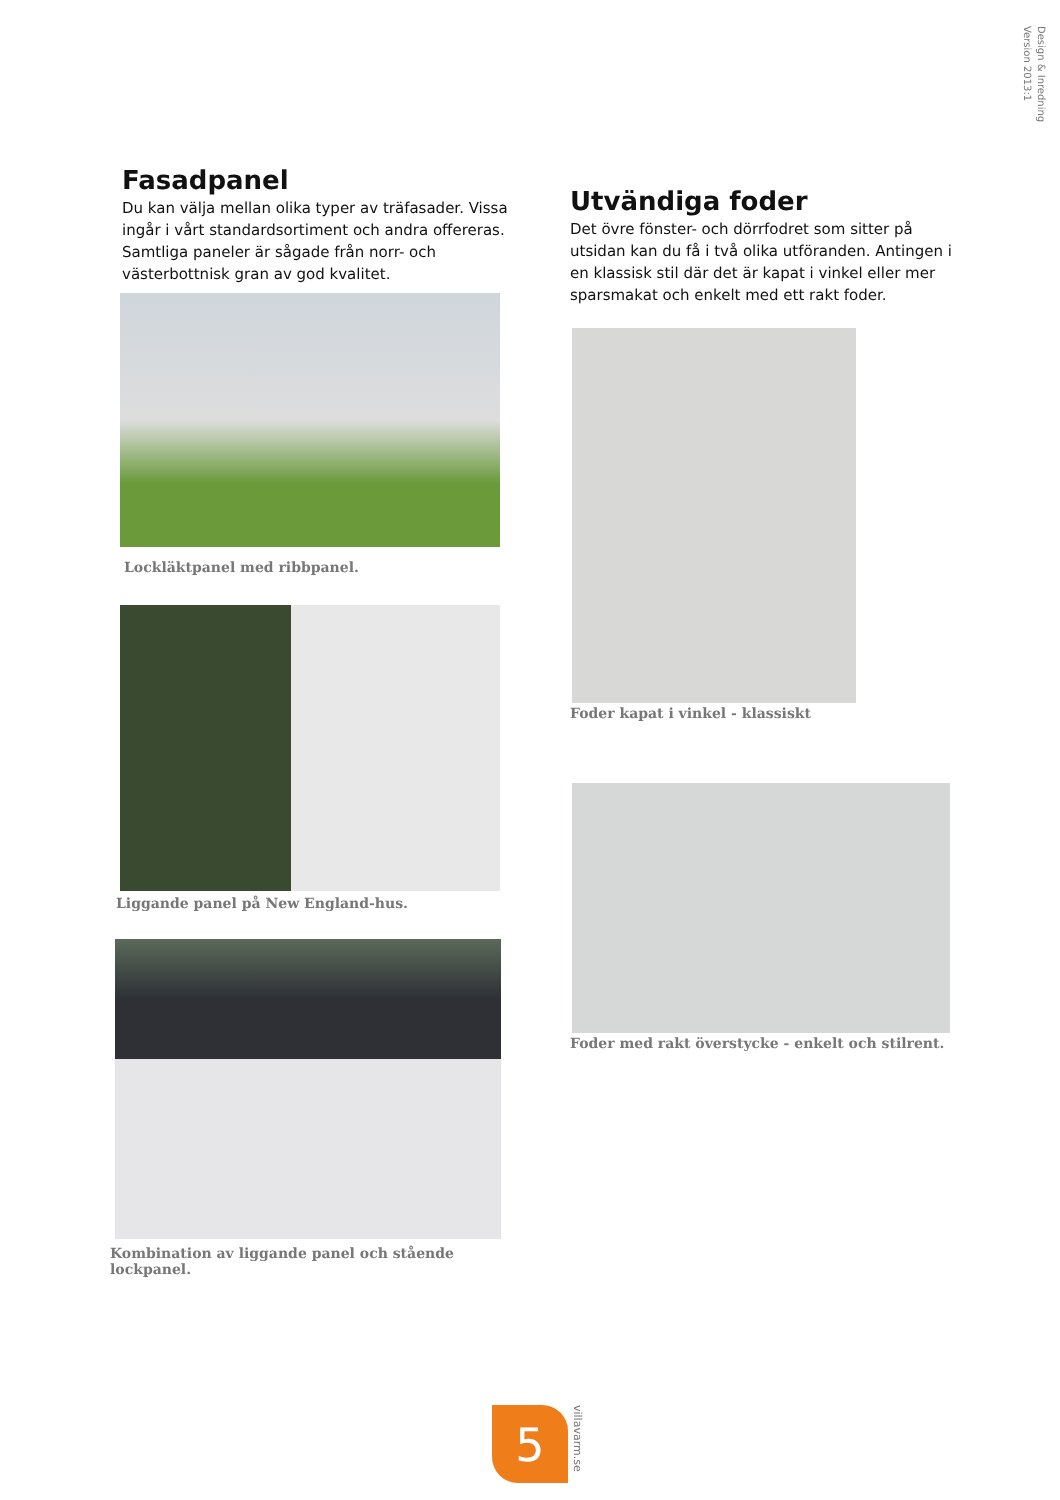Design & Inredning
Version 2013:1
Fasadpanel
Du kan välja mellan olika typer av träfasader. Vissa ingår i vårt standardsortiment och andra offereras. Samtliga paneler är sågade från norr- och västerbottnisk gran av god kvalitet.
Lockläktpanel med ribbpanel.
Liggande panel på New England-hus.
Kombination av liggande panel och stående lockpanel.
Utvändiga foder
Det övre fönster- och dörrfodret som sitter på utsidan kan du få i två olika utföranden. Antingen i en klassisk stil där det är kapat i vinkel eller mer sparsmakat och enkelt med ett rakt foder.
Foder kapat i vinkel - klassiskt
Foder med rakt överstycke - enkelt och stilrent.
5
villavarm.se